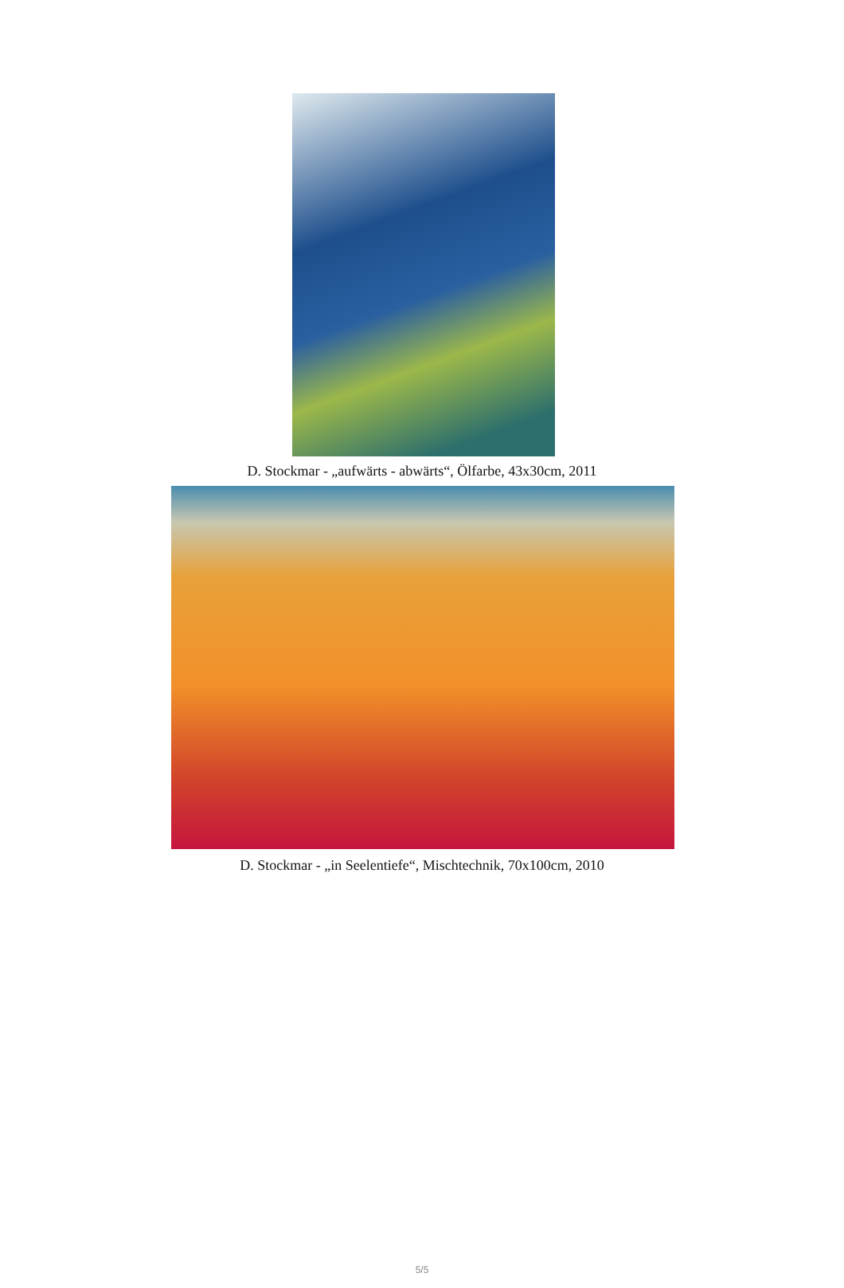D. Stockmar - „aufwärts - abwärts“, Ölfarbe, 43x30cm, 2011
D. Stockmar - „in Seelentiefe“, Mischtechnik, 70x100cm, 2010
5/5